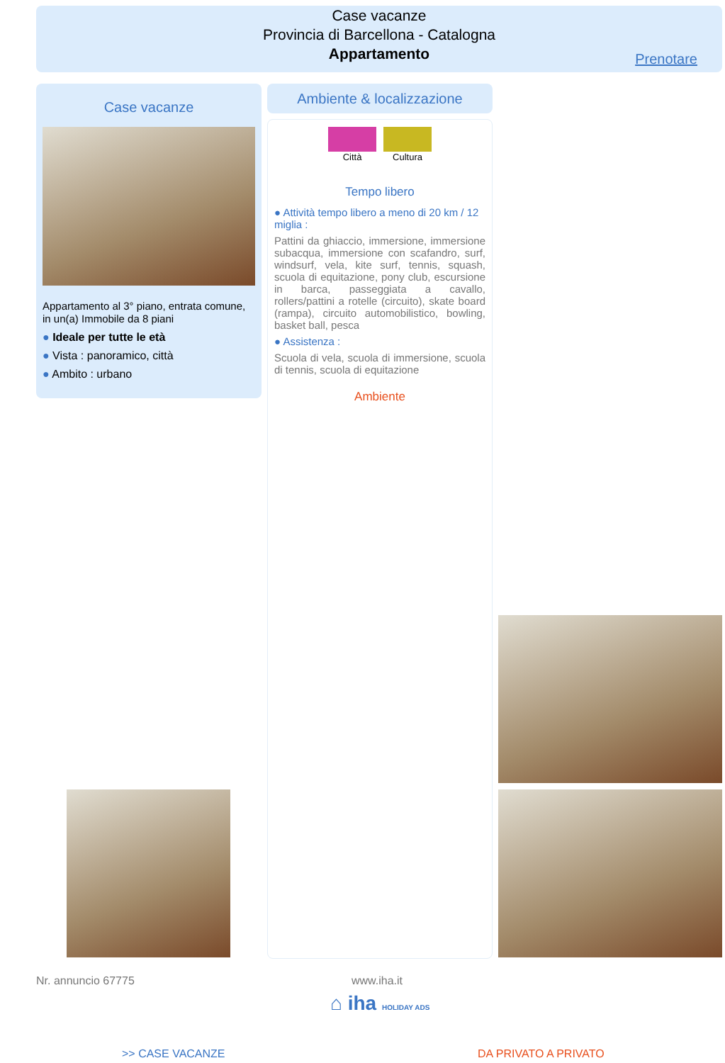Case vacanze
Provincia di Barcellona - Catalogna
Appartamento
Prenotare
Case vacanze
Appartamento al 3° piano, entrata comune, in un(a) Immobile da 8 piani
● Ideale per tutte le età
● Vista : panoramico, città
● Ambito : urbano
Ambiente & localizzazione
Città Cultura
Tempo libero
● Attività tempo libero a meno di 20 km / 12 miglia :
Pattini da ghiaccio, immersione, immersione subacqua, immersione con scafandro, surf, windsurf, vela, kite surf, tennis, squash, scuola di equitazione, pony club, escursione in barca, passeggiata a cavallo, rollers/pattini a rotelle (circuito), skate board (rampa), circuito automobilistico, bowling, basket ball, pesca
● Assistenza :
Scuola di vela, scuola di immersione, scuola di tennis, scuola di equitazione
Ambiente
Nr. annuncio 67775 www.iha.it
⌂ iha HOLIDAY ADS
>> CASE VACANZE DA PRIVATO A PRIVATO